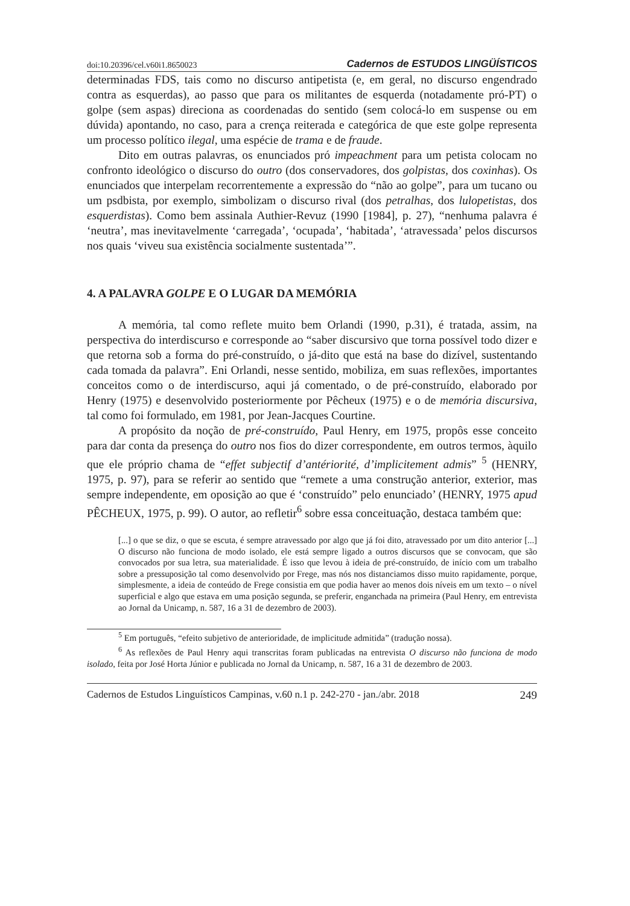doi:10.20396/cel.v60i1.8650023 Cadernos de ESTUDOS LINGÜÍSTICOS
determinadas FDS, tais como no discurso antipetista (e, em geral, no discurso engendrado contra as esquerdas), ao passo que para os militantes de esquerda (notadamente pró-PT) o golpe (sem aspas) direciona as coordenadas do sentido (sem colocá-lo em suspense ou em dúvida) apontando, no caso, para a crença reiterada e categórica de que este golpe representa um processo político ilegal, uma espécie de trama e de fraude.
Dito em outras palavras, os enunciados pró impeachment para um petista colocam no confronto ideológico o discurso do outro (dos conservadores, dos golpistas, dos coxinhas). Os enunciados que interpelam recorrentemente a expressão do “não ao golpe”, para um tucano ou um psdbista, por exemplo, simbolizam o discurso rival (dos petralhas, dos lulopetistas, dos esquerdistas). Como bem assinala Authier-Revuz (1990 [1984], p. 27), “nenhuma palavra é ‘neutra’, mas inevitavelmente ‘carregada’, ‘ocupada’, ‘habitada’, ‘atravessada’ pelos discursos nos quais ‘viveu sua existência socialmente sustentada’”.
4. A PALAVRA GOLPE E O LUGAR DA MEMÓRIA
A memória, tal como reflete muito bem Orlandi (1990, p.31), é tratada, assim, na perspectiva do interdiscurso e corresponde ao “saber discursivo que torna possível todo dizer e que retorna sob a forma do pré-construído, o já-dito que está na base do dizível, sustentando cada tomada da palavra”. Eni Orlandi, nesse sentido, mobiliza, em suas reflexões, importantes conceitos como o de interdiscurso, aqui já comentado, o de pré-construído, elaborado por Henry (1975) e desenvolvido posteriormente por Pêcheux (1975) e o de memória discursiva, tal como foi formulado, em 1981, por Jean-Jacques Courtine.
A propósito da noção de pré-construído, Paul Henry, em 1975, propôs esse conceito para dar conta da presença do outro nos fios do dizer correspondente, em outros termos, àquilo que ele próprio chama de “effet subjectif d’antériorité, d’implicitement admis” <sup>5</sup> (HENRY, 1975, p. 97), para se referir ao sentido que “remete a uma construção anterior, exterior, mas sempre independente, em oposição ao que é ‘construído” pelo enunciado’ (HENRY, 1975 apud PÊCHEUX, 1975, p. 99). O autor, ao refletir<sup>6</sup> sobre essa conceituação, destaca também que:
[...] o que se diz, o que se escuta, é sempre atravessado por algo que já foi dito, atravessado por um dito anterior [...] O discurso não funciona de modo isolado, ele está sempre ligado a outros discursos que se convocam, que são convocados por sua letra, sua materialidade. É isso que levou à ideia de pré-construído, de início com um trabalho sobre a pressuposição tal como desenvolvido por Frege, mas nós nos distanciamos disso muito rapidamente, porque, simplesmente, a ideia de conteúdo de Frege consistia em que podia haver ao menos dois níveis em um texto – o nível superficial e algo que estava em uma posição segunda, se preferir, enganchada na primeira (Paul Henry, em entrevista ao Jornal da Unicamp, n. 587, 16 a 31 de dezembro de 2003).
<sup>5</sup> Em português, “efeito subjetivo de anterioridade, de implicitude admitida” (tradução nossa).
<sup>6</sup> As reflexões de Paul Henry aqui transcritas foram publicadas na entrevista O discurso não funciona de modo isolado, feita por José Horta Júnior e publicada no Jornal da Unicamp, n. 587, 16 a 31 de dezembro de 2003.
Cadernos de Estudos Linguísticos Campinas, v.60 n.1 p. 242-270 - jan./abr. 2018 249